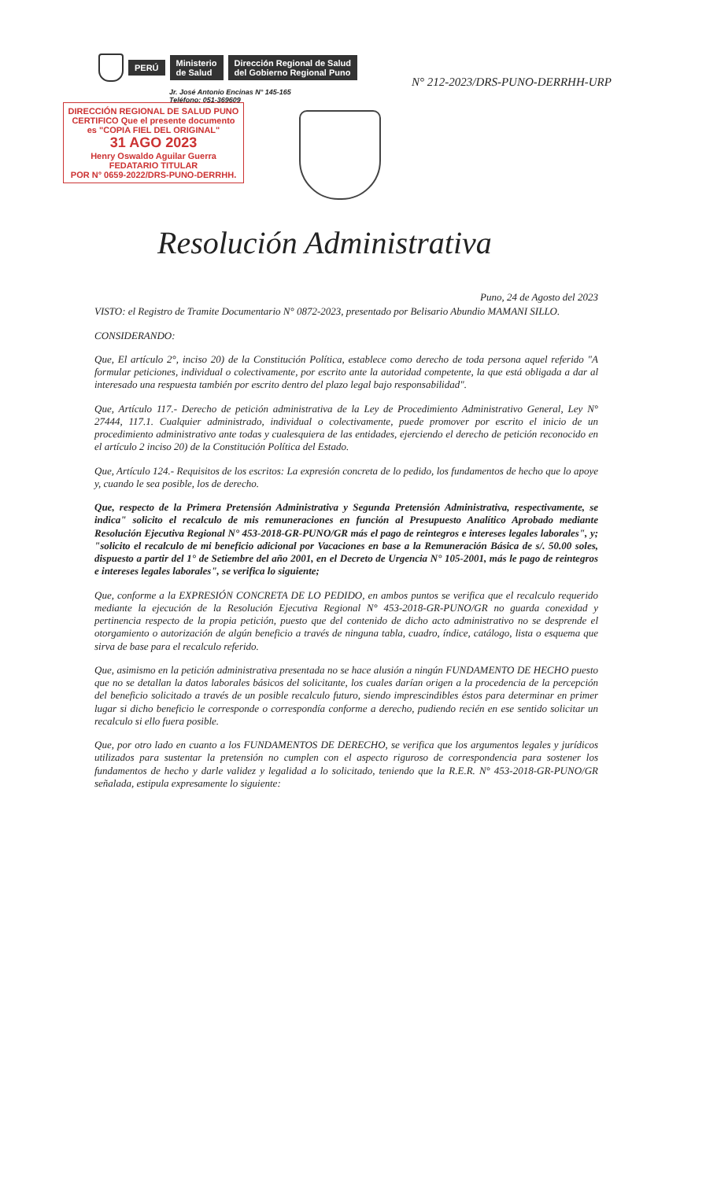PERÚ Ministerio
de Salud Dirección Regional de Salud
del Gobierno Regional Puno
Jr. José Antonio Encinas N° 145-165
Teléfono: 051-369609
N° 212-2023/DRS-PUNO-DERRHH-URP
DIRECCIÓN REGIONAL DE SALUD PUNO
CERTIFICO Que el presente documento es "COPIA FIEL DEL ORIGINAL"
31 AGO 2023
Henry Oswaldo Aguilar Guerra
FEDATARIO TITULAR
POR N° 0659-2022/DRS-PUNO-DERRHH.
Resolución Administrativa
Puno, 24 de Agosto del 2023
VISTO: el Registro de Tramite Documentario N° 0872-2023, presentado por Belisario Abundio MAMANI SILLO.
CONSIDERANDO:
Que, El artículo 2°, inciso 20) de la Constitución Política, establece como derecho de toda persona aquel referido "A formular peticiones, individual o colectivamente, por escrito ante la autoridad competente, la que está obligada a dar al interesado una respuesta también por escrito dentro del plazo legal bajo responsabilidad".
Que, Artículo 117.- Derecho de petición administrativa de la Ley de Procedimiento Administrativo General, Ley N° 27444, 117.1. Cualquier administrado, individual o colectivamente, puede promover por escrito el inicio de un procedimiento administrativo ante todas y cualesquiera de las entidades, ejerciendo el derecho de petición reconocido en el artículo 2 inciso 20) de la Constitución Política del Estado.
Que, Artículo 124.- Requisitos de los escritos: La expresión concreta de lo pedido, los fundamentos de hecho que lo apoye y, cuando le sea posible, los de derecho.
Que, respecto de la Primera Pretensión Administrativa y Segunda Pretensión Administrativa, respectivamente, se indica" solicito el recalculo de mis remuneraciones en función al Presupuesto Analítico Aprobado mediante Resolución Ejecutiva Regional N° 453-2018-GR-PUNO/GR más el pago de reintegros e intereses legales laborales", y; "solicito el recalculo de mi beneficio adicional por Vacaciones en base a la Remuneración Básica de s/. 50.00 soles, dispuesto a partir del 1° de Setiembre del año 2001, en el Decreto de Urgencia N° 105-2001, más le pago de reintegros e intereses legales laborales", se verifica lo siguiente;
Que, conforme a la EXPRESIÓN CONCRETA DE LO PEDIDO, en ambos puntos se verifica que el recalculo requerido mediante la ejecución de la Resolución Ejecutiva Regional N° 453-2018-GR-PUNO/GR no guarda conexidad y pertinencia respecto de la propia petición, puesto que del contenido de dicho acto administrativo no se desprende el otorgamiento o autorización de algún beneficio a través de ninguna tabla, cuadro, índice, catálogo, lista o esquema que sirva de base para el recalculo referido.
Que, asimismo en la petición administrativa presentada no se hace alusión a ningún FUNDAMENTO DE HECHO puesto que no se detallan la datos laborales básicos del solicitante, los cuales darían origen a la procedencia de la percepción del beneficio solicitado a través de un posible recalculo futuro, siendo imprescindibles éstos para determinar en primer lugar si dicho beneficio le corresponde o correspondía conforme a derecho, pudiendo recién en ese sentido solicitar un recalculo si ello fuera posible.
Que, por otro lado en cuanto a los FUNDAMENTOS DE DERECHO, se verifica que los argumentos legales y jurídicos utilizados para sustentar la pretensión no cumplen con el aspecto riguroso de correspondencia para sostener los fundamentos de hecho y darle validez y legalidad a lo solicitado, teniendo que la R.E.R. N° 453-2018-GR-PUNO/GR señalada, estipula expresamente lo siguiente: